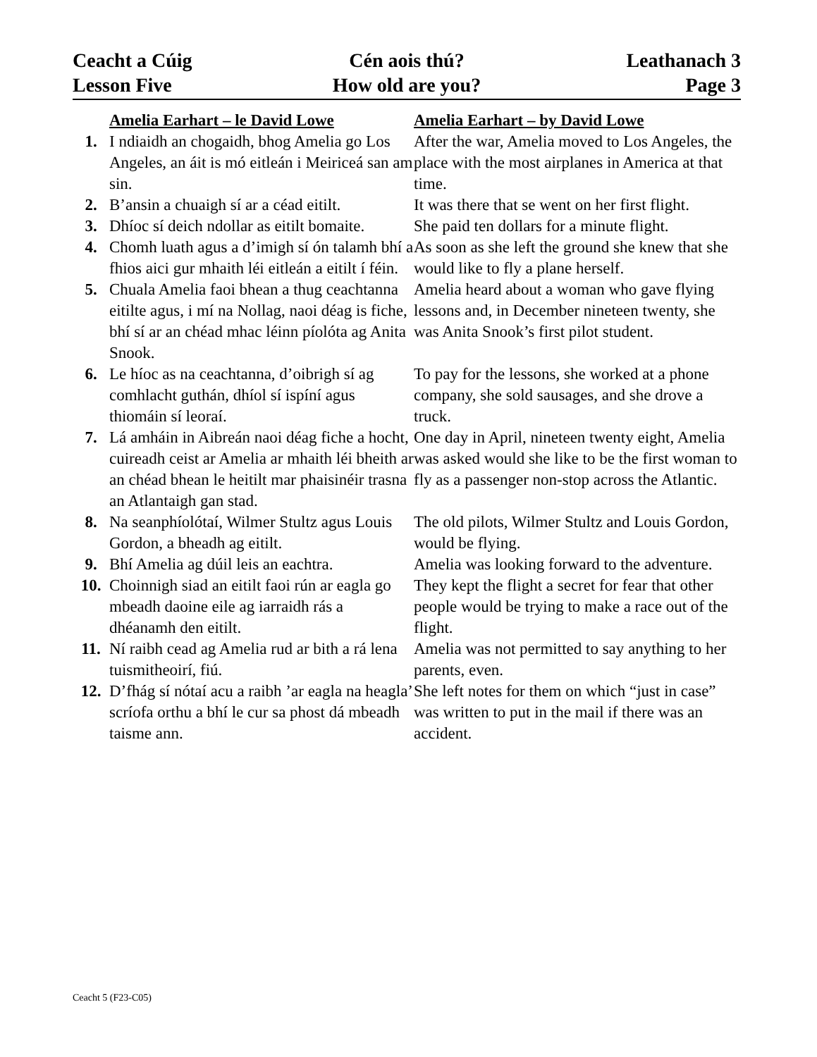Ceacht a Cúig
Cén aois thú?
Leathanach 3
Lesson Five
How old are you?
Page 3
| | Amelia Earhart – le David Lowe | Amelia Earhart – by David Lowe |
| 1. | I ndiaidh an chogaidh, bhog Amelia go Los Angeles, an áit is mó eitleán i Meiriceá san am sin. | After the war, Amelia moved to Los Angeles, the place with the most airplanes in America at that time. |
| 2. | B’ansin a chuaigh sí ar a céad eitilt. | It was there that se went on her first flight. |
| 3. | Dhíoc sí deich ndollar as eitilt bomaite. | She paid ten dollars for a minute flight. |
| 4. | Chomh luath agus a d’imigh sí ón talamh bhí a fhios aici gur mhaith léi eitleán a eitilt í féin. | As soon as she left the ground she knew that she would like to fly a plane herself. |
| 5. | Chuala Amelia faoi bhean a thug ceachtanna eitilte agus, i mí na Nollag, naoi déag is fiche, bhí sí ar an chéad mhac léinn píolóta ag Anita Snook. | Amelia heard about a woman who gave flying lessons and, in December nineteen twenty, she was Anita Snook’s first pilot student. |
| 6. | Le híoc as na ceachtanna, d’oibrigh sí ag comhlacht guthán, dhíol sí ispíní agus thiomáin sí leoraí. | To pay for the lessons, she worked at a phone company, she sold sausages, and she drove a truck. |
| 7. | Lá amháin in Aibreán naoi déag fiche a hocht, cuireadh ceist ar Amelia ar mhaith léi bheith ar an chéad bhean le heitilt mar phaisinéir trasna an Atlantaigh gan stad. | One day in April, nineteen twenty eight, Amelia was asked would she like to be the first woman to fly as a passenger non-stop across the Atlantic. |
| 8. | Na seanphíolótaí, Wilmer Stultz agus Louis Gordon, a bheadh ag eitilt. | The old pilots, Wilmer Stultz and Louis Gordon, would be flying. |
| 9. | Bhí Amelia ag dúil leis an eachtra. | Amelia was looking forward to the adventure. |
| 10. | Choinnigh siad an eitilt faoi rún ar eagla go mbeadh daoine eile ag iarraidh rás a dhéanamh den eitilt. | They kept the flight a secret for fear that other people would be trying to make a race out of the flight. |
| 11. | Ní raibh cead ag Amelia rud ar bith a rá lena tuismitheoirí, fiú. | Amelia was not permitted to say anything to her parents, even. |
| 12. | D’fhág sí nótaí acu a raibh ’ar eagla na heagla’ scríofa orthu a bhí le cur sa phost dá mbeadh taisme ann. | She left notes for them on which “just in case” was written to put in the mail if there was an accident. |
Ceacht 5 (F23-C05)